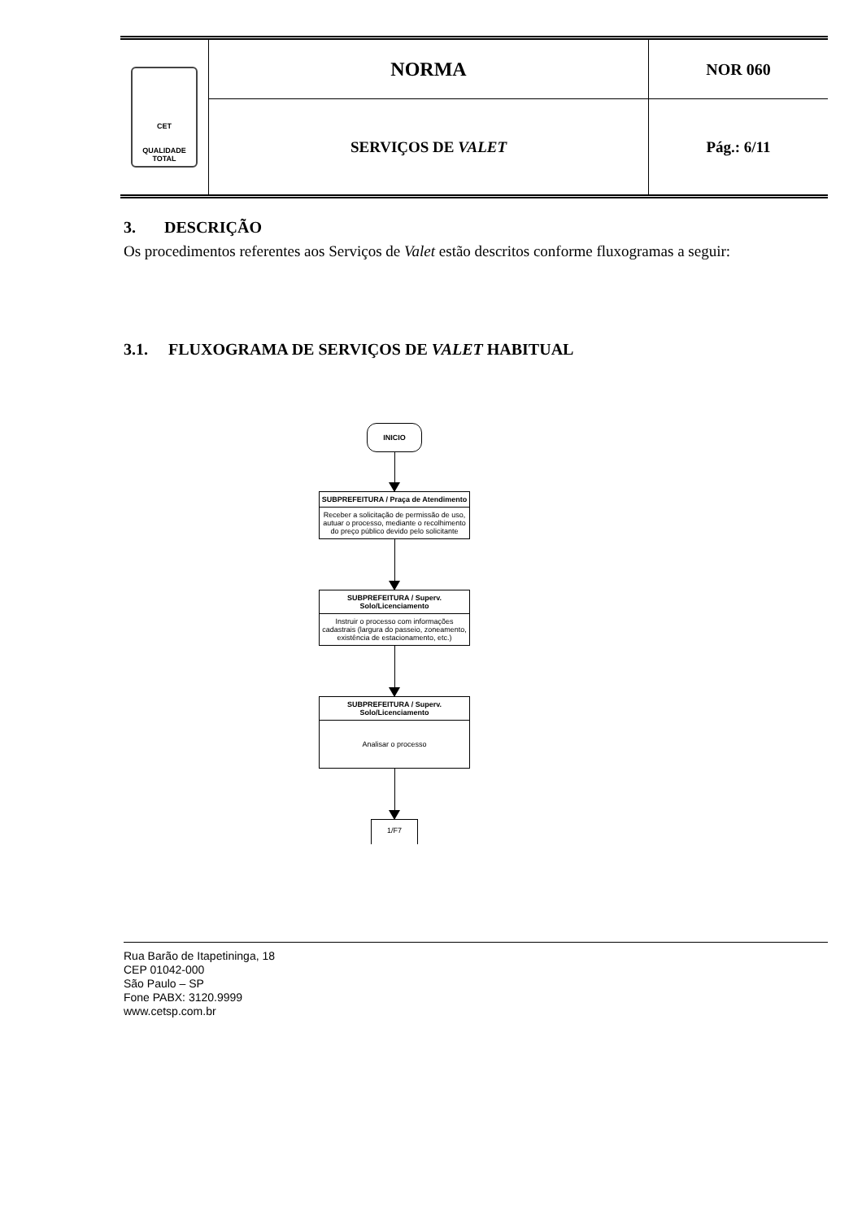CET
QUALIDADE
TOTAL
NORMA
SERVIÇOS DE VALET
NOR 060
Pág.: 6/11
3. DESCRIÇÃO
Os procedimentos referentes aos Serviços de Valet estão descritos conforme fluxogramas a seguir:
3.1. FLUXOGRAMA DE SERVIÇOS DE VALET HABITUAL
INICIO
SUBPREFEITURA / Praça de Atendimento
Receber a solicitação de permissão de uso, autuar o processo, mediante o recolhimento do preço público devido pelo solicitante
SUBPREFEITURA / Superv. Solo/Licenciamento
Instruir o processo com informações cadastrais (largura do passeio, zoneamento, existência de estacionamento, etc.)
SUBPREFEITURA / Superv. Solo/Licenciamento
Analisar o processo
1/F7
Rua Barão de Itapetininga, 18
CEP 01042-000
São Paulo – SP
Fone PABX: 3120.9999
www.cetsp.com.br